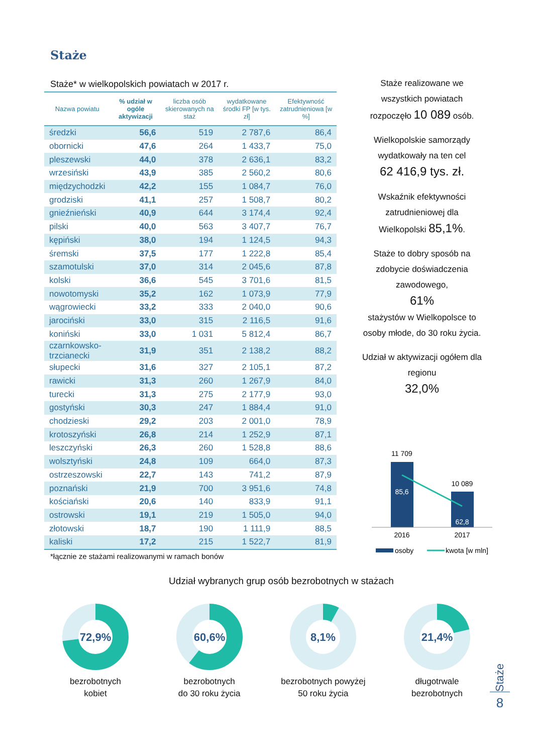Staże
Staże* w wielkopolskich powiatach w 2017 r.
| Nazwa powiatu | % udział w ogóle aktywizacji | liczba osób skierowanych na staż | wydatkowane środki FP [w tys. zł] | Efektywność zatrudnieniowa [w %] |
| --- | --- | --- | --- | --- |
| średzki | 56,6 | 519 | 2 787,6 | 86,4 |
| obornicki | 47,6 | 264 | 1 433,7 | 75,0 |
| pleszewski | 44,0 | 378 | 2 636,1 | 83,2 |
| wrzesiński | 43,9 | 385 | 2 560,2 | 80,6 |
| międzychodzki | 42,2 | 155 | 1 084,7 | 76,0 |
| grodziski | 41,1 | 257 | 1 508,7 | 80,2 |
| gnieźnieński | 40,9 | 644 | 3 174,4 | 92,4 |
| pilski | 40,0 | 563 | 3 407,7 | 76,7 |
| kępiński | 38,0 | 194 | 1 124,5 | 94,3 |
| śremski | 37,5 | 177 | 1 222,8 | 85,4 |
| szamotulski | 37,0 | 314 | 2 045,6 | 87,8 |
| kolski | 36,6 | 545 | 3 701,6 | 81,5 |
| nowotomyski | 35,2 | 162 | 1 073,9 | 77,9 |
| wągrowiecki | 33,2 | 333 | 2 040,0 | 90,6 |
| jarociński | 33,0 | 315 | 2 116,5 | 91,6 |
| koniński | 33,0 | 1 031 | 5 812,4 | 86,7 |
| czarnkowsko- trzcianecki | 31,9 | 351 | 2 138,2 | 88,2 |
| słupecki | 31,6 | 327 | 2 105,1 | 87,2 |
| rawicki | 31,3 | 260 | 1 267,9 | 84,0 |
| turecki | 31,3 | 275 | 2 177,9 | 93,0 |
| gostyński | 30,3 | 247 | 1 884,4 | 91,0 |
| chodzieski | 29,2 | 203 | 2 001,0 | 78,9 |
| krotoszyński | 26,8 | 214 | 1 252,9 | 87,1 |
| leszczyński | 26,3 | 260 | 1 528,8 | 88,6 |
| wolsztyński | 24,8 | 109 | 664,0 | 87,3 |
| ostrzeszowski | 22,7 | 143 | 741,2 | 87,9 |
| poznański | 21,9 | 700 | 3 951,6 | 74,8 |
| kościański | 20,6 | 140 | 833,9 | 91,1 |
| ostrowski | 19,1 | 219 | 1 505,0 | 94,0 |
| złotowski | 18,7 | 190 | 1 111,9 | 88,5 |
| kaliski | 17,2 | 215 | 1 522,7 | 81,9 |
*łącznie ze stażami realizowanymi w ramach bonów
Staże realizowane we wszystkich powiatach rozpoczęło 10 089 osób.
Wielkopolskie samorządy wydatkowały na ten cel
62 416,9 tys. zł.
Wskaźnik efektywności zatrudnieniowej dla Wielkopolski 85,1%.
Staże to dobry sposób na zdobycie doświadczenia zawodowego,
61%
stażystów w Wielkopolsce to osoby młode, do 30 roku życia.
Udział w aktywizacji ogółem dla regionu
32,0%
11 709
10 089
85,6
62,8
2016
2017
osoby
kwota [w mln]
Udział wybranych grup osób bezrobotnych w stażach
72,9%
bezrobotnych
kobiet
60,6%
bezrobotnych
do 30 roku życia
8,1%
bezrobotnych powyżej
50 roku życia
21,4%
długotrwale
bezrobotnych
Staże
8